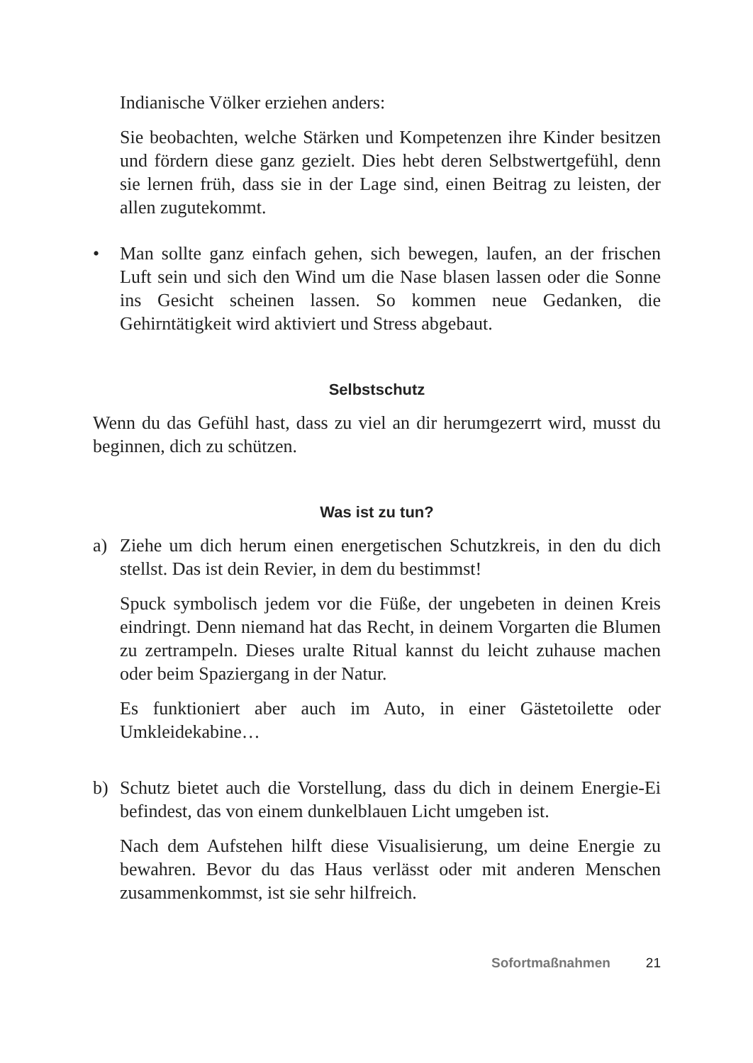Indianische Völker erziehen anders:
Sie beobachten, welche Stärken und Kompetenzen ihre Kinder besitzen und fördern diese ganz gezielt. Dies hebt deren Selbstwertgefühl, denn sie lernen früh, dass sie in der Lage sind, einen Beitrag zu leisten, der allen zugutekommt.
• Man sollte ganz einfach gehen, sich bewegen, laufen, an der frischen Luft sein und sich den Wind um die Nase blasen lassen oder die Sonne ins Gesicht scheinen lassen. So kommen neue Gedanken, die Gehirntätigkeit wird aktiviert und Stress abgebaut.
Selbstschutz
Wenn du das Gefühl hast, dass zu viel an dir herumgezerrt wird, musst du beginnen, dich zu schützen.
Was ist zu tun?
a) Ziehe um dich herum einen energetischen Schutzkreis, in den du dich stellst. Das ist dein Revier, in dem du bestimmst!
Spuck symbolisch jedem vor die Füße, der ungebeten in deinen Kreis eindringt. Denn niemand hat das Recht, in deinem Vorgarten die Blumen zu zertrampeln. Dieses uralte Ritual kannst du leicht zuhause machen oder beim Spaziergang in der Natur.
Es funktioniert aber auch im Auto, in einer Gästetoilette oder Umkleidekabine…
b) Schutz bietet auch die Vorstellung, dass du dich in deinem Energie-Ei befindest, das von einem dunkelblauen Licht umgeben ist.
Nach dem Aufstehen hilft diese Visualisierung, um deine Energie zu bewahren. Bevor du das Haus verlässt oder mit anderen Menschen zusammenkommst, ist sie sehr hilfreich.
Sofortmaßnahmen 21